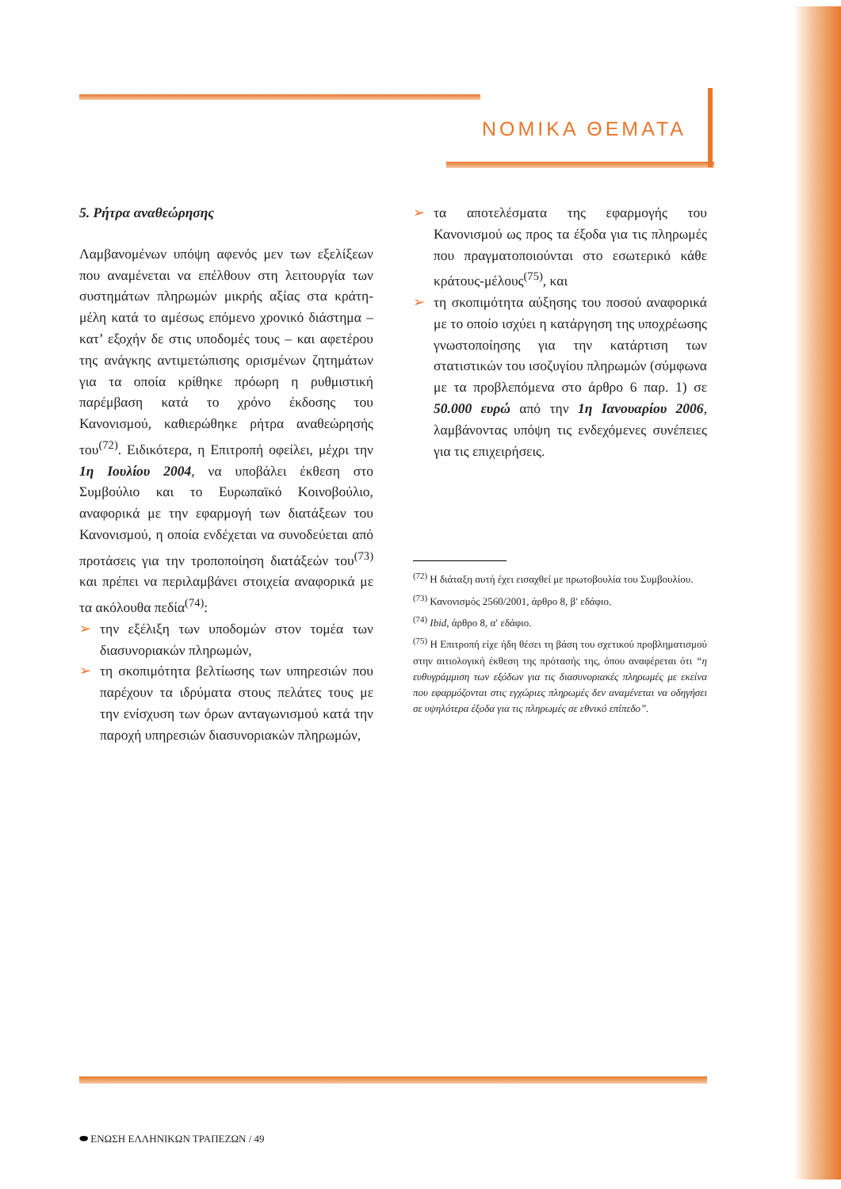ΝΟΜΙΚΑ ΘΕΜΑΤΑ
5. Ρήτρα αναθεώρησης
Λαμβανομένων υπόψη αφενός μεν των εξελίξεων που αναμένεται να επέλθουν στη λειτουργία των συστημάτων πληρωμών μικρής αξίας στα κράτη-μέλη κατά το αμέσως επόμενο χρονικό διάστημα – κατ’ εξοχήν δε στις υποδομές τους – και αφετέρου της ανάγκης αντιμετώπισης ορισμένων ζητημάτων για τα οποία κρίθηκε πρόωρη η ρυθμιστική παρέμβαση κατά το χρόνο έκδοσης του Κανονισμού, καθιερώθηκε ρήτρα αναθεώρησής του<sup>(72)</sup>. Ειδικότερα, η Επιτροπή οφείλει, μέχρι την 1η Ιουλίου 2004, να υποβάλει έκθεση στο Συμβούλιο και το Ευρωπαϊκό Κοινοβούλιο, αναφορικά με την εφαρμογή των διατάξεων του Κανονισμού, η οποία ενδέχεται να συνοδεύεται από προτάσεις για την τροποποίηση διατάξεών του<sup>(73)</sup> και πρέπει να περιλαμβάνει στοιχεία αναφορικά με τα ακόλουθα πεδία<sup>(74)</sup>:
➢ την εξέλιξη των υποδομών στον τομέα των διασυνοριακών πληρωμών,
➢ τη σκοπιμότητα βελτίωσης των υπηρεσιών που παρέχουν τα ιδρύματα στους πελάτες τους με την ενίσχυση των όρων ανταγωνισμού κατά την παροχή υπηρεσιών διασυνοριακών πληρωμών,
➢ τα αποτελέσματα της εφαρμογής του Κανονισμού ως προς τα έξοδα για τις πληρωμές που πραγματοποιούνται στο εσωτερικό κάθε κράτους-μέλους<sup>(75)</sup>, και
➢ τη σκοπιμότητα αύξησης του ποσού αναφορικά με το οποίο ισχύει η κατάργηση της υποχρέωσης γνωστοποίησης για την κατάρτιση των στατιστικών του ισοζυγίου πληρωμών (σύμφωνα με τα προβλεπόμενα στο άρθρο 6 παρ. 1) σε 50.000 ευρώ από την 1η Ιανουαρίου 2006, λαμβάνοντας υπόψη τις ενδεχόμενες συνέπειες για τις επιχειρήσεις.
<sup>(72)</sup> Η διάταξη αυτή έχει εισαχθεί με πρωτοβουλία του Συμβουλίου.
<sup>(73)</sup> Κανονισμός 2560/2001, άρθρο 8, β′ εδάφιο.
<sup>(74)</sup> Ibid, άρθρο 8, α′ εδάφιο.
<sup>(75)</sup> Η Επιτροπή είχε ήδη θέσει τη βάση του σχετικού προβληματισμού στην αιτιολογική έκθεση της πρότασής της, όπου αναφέρεται ότι “η ευθυγράμμιση των εξόδων για τις διασυνοριακές πληρωμές με εκείνα που εφαρμόζονται στις εγχώριες πληρωμές δεν αναμένεται να οδηγήσει σε υψηλότερα έξοδα για τις πληρωμές σε εθνικό επίπεδο”.
⬬ ΕΝΩΣΗ ΕΛΛΗΝΙΚΩΝ ΤΡΑΠΕΖΩΝ / 49